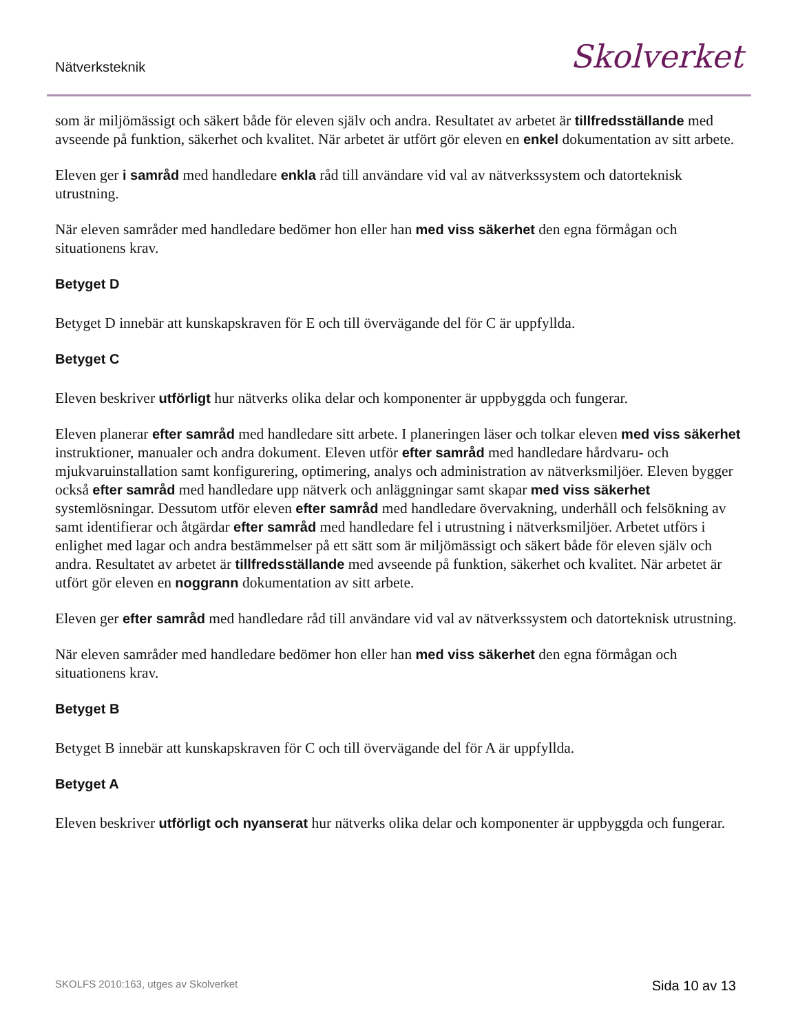Nätverksteknik Skolverket
som är miljömässigt och säkert både för eleven själv och andra. Resultatet av arbetet är tillfredsställande med avseende på funktion, säkerhet och kvalitet. När arbetet är utfört gör eleven en enkel dokumentation av sitt arbete.
Eleven ger i samråd med handledare enkla råd till användare vid val av nätverkssystem och datorteknisk utrustning.
När eleven samråder med handledare bedömer hon eller han med viss säkerhet den egna förmågan och situationens krav.
Betyget D
Betyget D innebär att kunskapskraven för E och till övervägande del för C är uppfyllda.
Betyget C
Eleven beskriver utförligt hur nätverks olika delar och komponenter är uppbyggda och fungerar.
Eleven planerar efter samråd med handledare sitt arbete. I planeringen läser och tolkar eleven med viss säkerhet instruktioner, manualer och andra dokument. Eleven utför efter samråd med handledare hårdvaru- och mjukvaruinstallation samt konfigurering, optimering, analys och administration av nätverksmiljöer. Eleven bygger också efter samråd med handledare upp nätverk och anläggningar samt skapar med viss säkerhet systemlösningar. Dessutom utför eleven efter samråd med handledare övervakning, underhåll och felsökning av samt identifierar och åtgärdar efter samråd med handledare fel i utrustning i nätverksmiljöer. Arbetet utförs i enlighet med lagar och andra bestämmelser på ett sätt som är miljömässigt och säkert både för eleven själv och andra. Resultatet av arbetet är tillfredsställande med avseende på funktion, säkerhet och kvalitet. När arbetet är utfört gör eleven en noggrann dokumentation av sitt arbete.
Eleven ger efter samråd med handledare råd till användare vid val av nätverkssystem och datorteknisk utrustning.
När eleven samråder med handledare bedömer hon eller han med viss säkerhet den egna förmågan och situationens krav.
Betyget B
Betyget B innebär att kunskapskraven för C och till övervägande del för A är uppfyllda.
Betyget A
Eleven beskriver utförligt och nyanserat hur nätverks olika delar och komponenter är uppbyggda och fungerar.
SKOLFS 2010:163, utges av Skolverket Sida 10 av 13